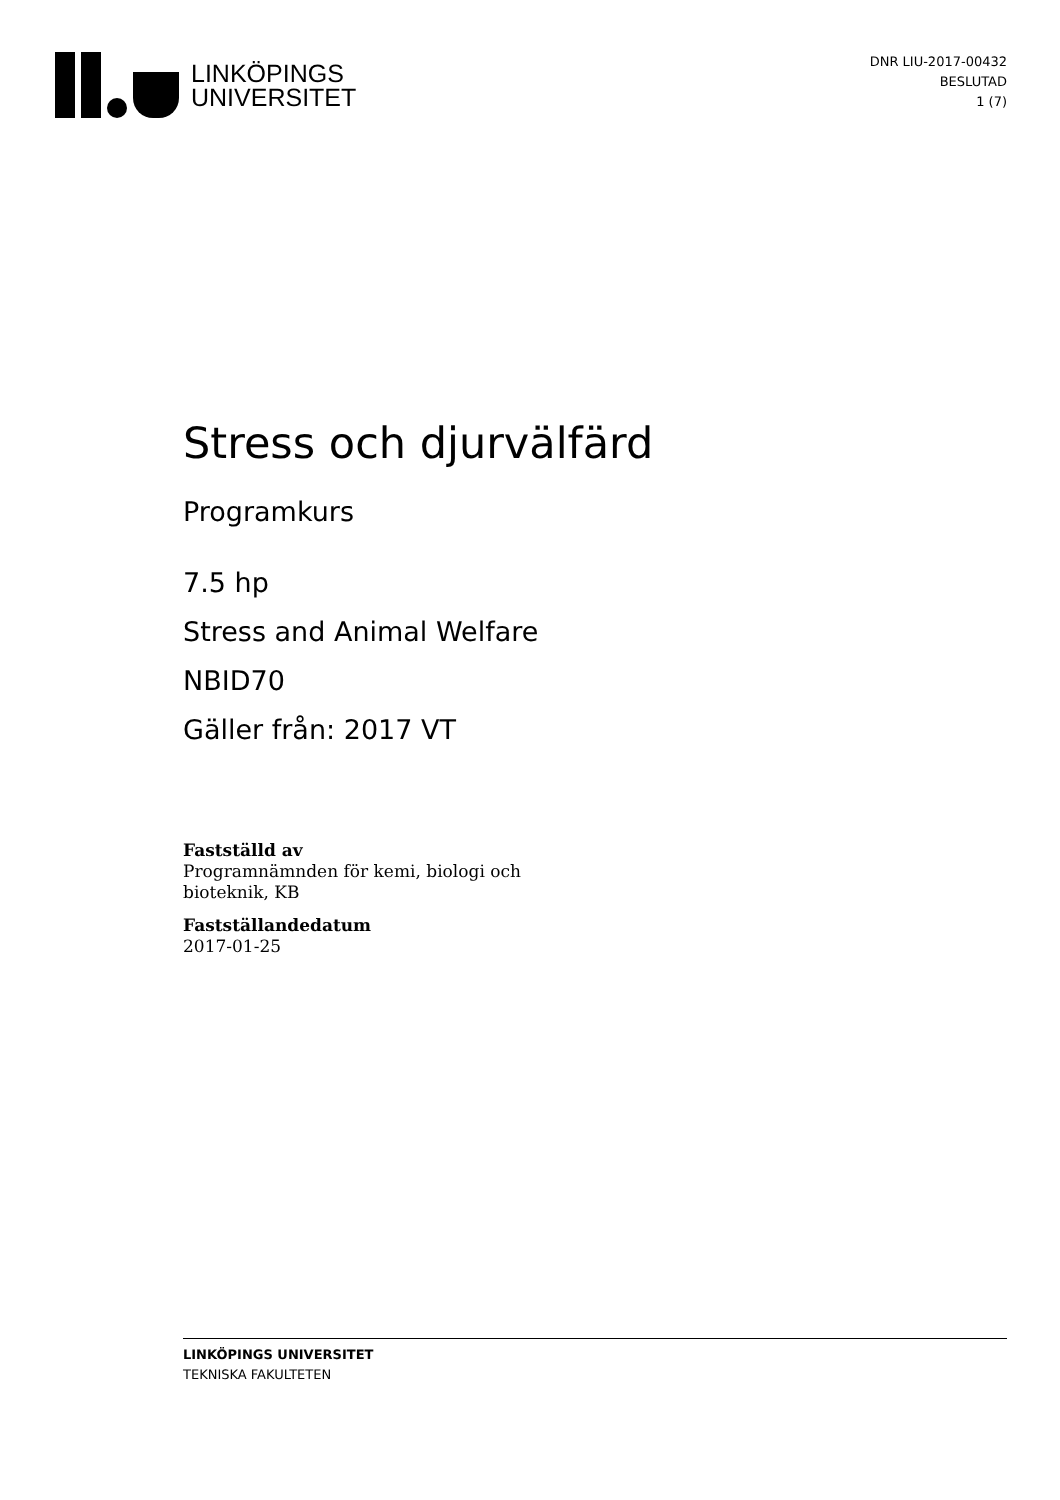LINKÖPINGS
UNIVERSITET
DNR LIU-2017-00432
BESLUTAD
1 (7)
Stress och djurvälfärd
Programkurs
7.5 hp
Stress and Animal Welfare
NBID70
Gäller från: 2017 VT
Fastställd av
Programnämnden för kemi, biologi och
bioteknik, KB
Fastställandedatum
2017-01-25
LINKÖPINGS UNIVERSITET
TEKNISKA FAKULTETEN